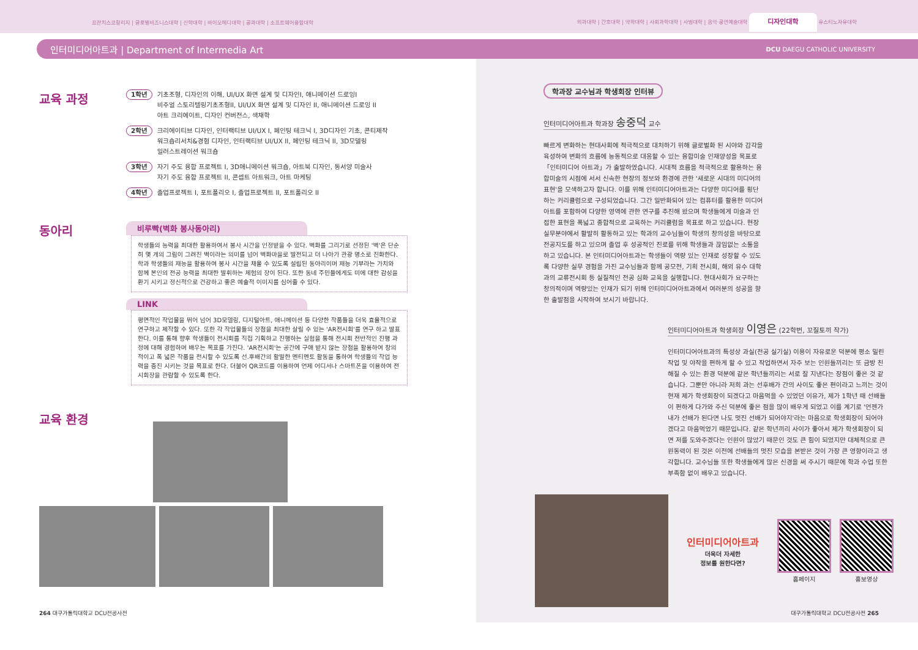프란치스코칼리지 | 글로벌비즈니스대학 | 신학대학 | 바이오메디대학 | 공과대학 | 소프트웨어융합대학 의과대학 | 간호대학 | 약학대학 | 사회과학대학 | 사범대학 | 음악·공연예술대학 디자인대학 유스티노자유대학
인터미디어아트과 | Department of Intermedia Art DCU DAEGU CATHOLIC UNIVERSITY
교육 과정
1학년 기초조형, 디자인의 이해, UI/UX 화면 설계 및 디자인I, 애니메이션 드로잉I
비주얼 스토리텔링기초조형II, UI/UX 화면 설계 및 디자인 II, 애니메이션 드로잉 II
아트 크리에이트, 디자인 컨버전스, 색채학
2학년 크리에이티브 디자인, 인터랙티브 UI/UX I, 페인팅 테크닉 I, 3D디자인 기초, 콘티제작
워크숍리서치&경험 디자인, 인터랙티브 UI/UX II, 페인팅 테크닉 II, 3D모델링
일러스트레이션 워크숍
3학년 자기 주도 융합 프로젝트 I, 3D애니메이션 워크숍, 아트북 디자인, 동서양 미술사
자기 주도 융합 프로젝트 II, 콘셉트 아트워크, 아트 마케팅
4학년 졸업프로젝트 I, 포트폴리오 I, 졸업프로젝트 II, 포트폴리오 II
동아리
비루빡(벽화 봉사동아리)
학생들의 능력을 최대한 활용하여서 봉사 시간을 인정받을 수 있다. 벽화를 그리기로 선정된 '벽'은 단순히 몇 개의 그림이 그려진 벽이라는 의미를 넘어 벽화마을로 발전되고 더 나아가 관광 명소로 진화한다. 학과 학생들의 재능을 활용하여 봉사 시간을 채울 수 있도록 설립된 동아리이며 재능 기부라는 가치와 함께 본인의 전공 능력을 최대한 발휘하는 체험의 장이 된다. 또한 동네 주민들에게도 미에 대한 감성을 환기 시키고 정신적으로 건강하고 좋은 예술적 이미지를 심어줄 수 있다.
LINK
평면적인 작업물을 뛰어 넘어 3D모델링, 디지털아트, 애니메이션 등 다양한 작품들을 더욱 효율적으로 연구하고 제작할 수 있다. 또한 각 작업물들의 장점을 최대한 살릴 수 있는 'AR전시회'를 연구 하고 발표한다. 이를 통해 향후 학생들이 전시회를 직접 기획하고 진행하는 실험을 통해 전시회 전반적인 진행 과정에 대해 경험하며 배우는 목표를 가진다. 'AR전시회'는 공간에 구애 받지 않는 장점을 활용하여 창의적이고 폭 넓은 작품을 전시할 수 있도록 선.후배간의 활발한 멘티멘토 활동을 통하여 학생들의 작업 능력을 증진 시키는 것을 목표로 한다. 더불어 QR코드를 이용하여 언제 어디서나 스마트폰을 이용하여 전시회장을 관람할 수 있도록 한다.
교육 환경
학과장 교수님과 학생회장 인터뷰
인터미디어아트과 학과장 송중덕 교수
빠르게 변화하는 현대사회에 적극적으로 대처하기 위해 글로벌화 된 시야와 감각을 육성하여 변화의 흐름에 능동적으로 대응할 수 있는 융합미술 인재양성을 목표로 「인터미디어 아트과」가 출발하였습니다. 시대적 흐름을 적극적으로 활용하는 융합미술의 시점에 서서 신속한 현장의 정보와 환경에 관한 '새로운 시대의 미디어의 표현'을 모색하고자 합니다. 이를 위해 인터미디어아트과는 다양한 미디어를 횡단하는 커리큘럼으로 구성되었습니다. 그간 일반화되어 있는 컴퓨터를 활용한 미디어 아트를 포함하여 다양한 영역에 관한 연구를 추진해 왔으며 학생들에게 미술과 인접한 표현을 폭넓고 종합적으로 교육하는 커리큘럼을 목표로 하고 있습니다. 현장 실무분야에서 활발히 활동하고 있는 학과의 교수님들이 학생의 창의성을 바탕으로 전공지도를 하고 있으며 졸업 후 성공적인 진로를 위해 학생들과 끊임없는 소통을 하고 있습니다. 본 인터미디어아트과는 학생들이 역량 있는 인재로 성장할 수 있도록 다양한 실무 경험을 가진 교수님들과 함께 공모전, 기획 전시회, 해외 유수 대학과의 교류전시회 등 실질적인 전공 심화 교육을 실행합니다. 현대사회가 요구하는 창의적이며 역량있는 인재가 되기 위해 인터미디어아트과에서 여러분의 성공을 향한 출발점을 시작하여 보시기 바랍니다.
인터미디어아트과 학생회장 이영은 (22학번, 꼬질토끼 작가)
인터미디어아트과의 특성상 과실(전공 실기실) 이용이 자유로운 덕분에 평소 밀린 작업 및 야작을 편하게 할 수 있고 작업하면서 자주 보는 인원들끼리는 또 금방 친해질 수 있는 환경 덕분에 같은 학년들끼리는 서로 잘 지낸다는 장점이 좋은 것 같습니다. 그뿐만 아니라 저희 과는 선후배가 간의 사이도 좋은 편이라고 느끼는 것이 현재 제가 학생회장이 되겠다고 마음먹을 수 있었던 이유가, 제가 1학년 때 선배들이 편하게 다가와 주신 덕분에 좋은 점을 많이 배우게 되었고 이를 계기로 '언젠가 내가 선배가 된다면 나도 멋진 선배가 되어야지'라는 마음으로 학생회장이 되어야겠다고 마음먹었기 때문입니다. 같은 학년끼리 사이가 좋아서 제가 학생회장이 되면 저를 도와주겠다는 인원이 많았기 때문인 것도 큰 힘이 되었지만 대체적으로 큰 원동력이 된 것은 이전에 선배들의 멋진 모습을 본받은 것이 가장 큰 영향이라고 생각합니다. 교수님들 또한 학생들에게 많은 신경을 써 주시기 때문에 학과 수업 또한 부족함 없이 배우고 있습니다.
인터미디어아트과
더욱더 자세한
정보를 원한다면?
홈페이지
홍보영상
264 대구가톨릭대학교 DCU전공사전 대구가톨릭대학교 DCU전공사전 265